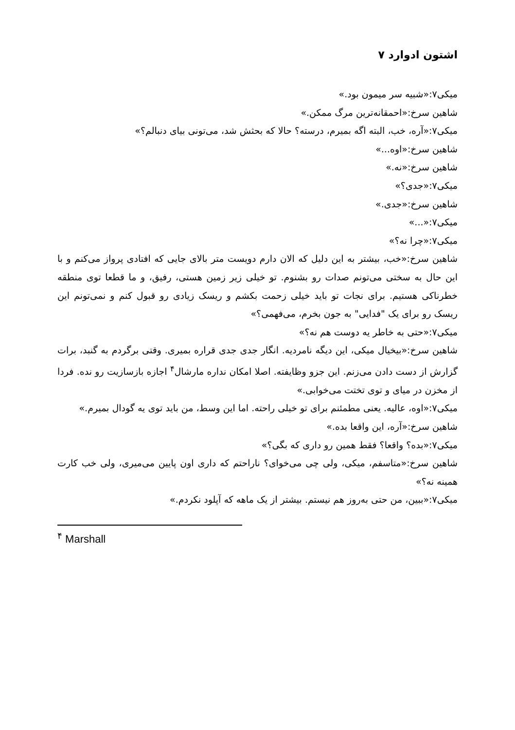اشتون ادوارد ۷
میکی۷:«شبیه سر میمون بود.»
شاهین سرخ:«احمقانه‌ترین مرگ ممکن.»
میکی۷:«آره، خب، البته اگه بمیرم، درسته؟ حالا که بحثش شد، می‌تونی بیای دنبالم؟»
شاهین سرخ:«اوه...»
شاهین سرخ:«نه.»
میکی۷:«جدی؟»
شاهین سرخ:«جدی.»
میکی۷:«...»
میکی۷:«چرا نه؟»
شاهین سرخ:«خب، بیشتر به این دلیل که الان دارم دویست متر بالای جایی که افتادی پرواز می‌کنم و با این حال به سختی می‌تونم صدات رو بشنوم. تو خیلی زیر زمین هستی، رفیق، و ما قطعا توی منطقه خطرناکی هستیم. برای نجات تو باید خیلی زحمت بکشم و ریسک زیادی رو قبول کنم و نمی‌تونم این ریسک رو برای یک "فدایی" به جون بخرم، می‌فهمی؟»
میکی۷:«حتی به خاطر یه دوست هم نه؟»
شاهین سرخ:«بیخیال میکی، این دیگه نامردیه. انگار جدی جدی قراره بمیری. وقتی برگردم به گنبد، برات گزارش از دست دادن می‌زنم. این جزو وظایفته. اصلا امکان نداره مارشال<sup>۴</sup> اجازه بازسازیت رو نده. فردا از مخزن در میای و توی تختت می‌خوابی.»
میکی۷:«اوه، عالیه. یعنی مطمئنم برای تو خیلی راحته. اما این وسط، من باید توی یه گودال بمیرم.»
شاهین سرخ:«آره، این واقعا بده.»
میکی۷:«بده؟ واقعا؟ فقط همین رو داری که بگی؟»
شاهین سرخ:«متاسفم، میکی، ولی چی می‌خوای؟ ناراحتم که داری اون پایین می‌میری، ولی خب کارت همینه نه؟»
میکی۷:«ببین، من حتی به‌روز هم نیستم. بیشتر از یک ماهه که آپلود نکردم.»
<sup>۴</sup> Marshall